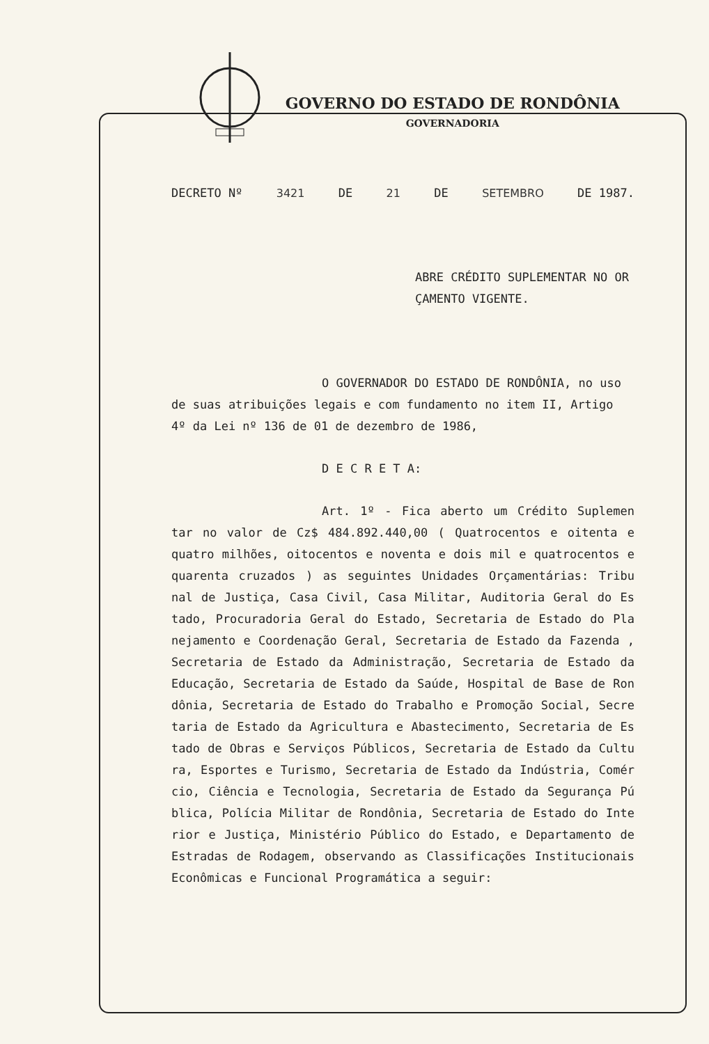GOVERNO DO ESTADO DE RONDÔNIA
GOVERNADORIA
DECRETO Nº 3421 DE 21 DE SETEMBRO DE 1987.
ABRE CRÉDITO SUPLEMENTAR NO OR
ÇAMENTO VIGENTE.
O GOVERNADOR DO ESTADO DE RONDÔNIA, no uso de suas atribuições legais e com fundamento no item II, Artigo 4º da Lei nº 136 de 01 de dezembro de 1986,
D E C R E T A:
Art. 1º - Fica aberto um Crédito Suplemen tar no valor de Cz$ 484.892.440,00 ( Quatrocentos e oitenta e quatro milhões, oitocentos e noventa e dois mil e quatrocentos e quarenta cruzados ) as seguintes Unidades Orçamentárias: Tribu nal de Justiça, Casa Civil, Casa Militar, Auditoria Geral do Es tado, Procuradoria Geral do Estado, Secretaria de Estado do Pla nejamento e Coordenação Geral, Secretaria de Estado da Fazenda , Secretaria de Estado da Administração, Secretaria de Estado da Educação, Secretaria de Estado da Saúde, Hospital de Base de Ron dônia, Secretaria de Estado do Trabalho e Promoção Social, Secre taria de Estado da Agricultura e Abastecimento, Secretaria de Es tado de Obras e Serviços Públicos, Secretaria de Estado da Cultu ra, Esportes e Turismo, Secretaria de Estado da Indústria, Comér cio, Ciência e Tecnologia, Secretaria de Estado da Segurança Pú blica, Polícia Militar de Rondônia, Secretaria de Estado do Inte rior e Justiça, Ministério Público do Estado, e Departamento de Estradas de Rodagem, observando as Classificações Institucionais Econômicas e Funcional Programática a seguir: